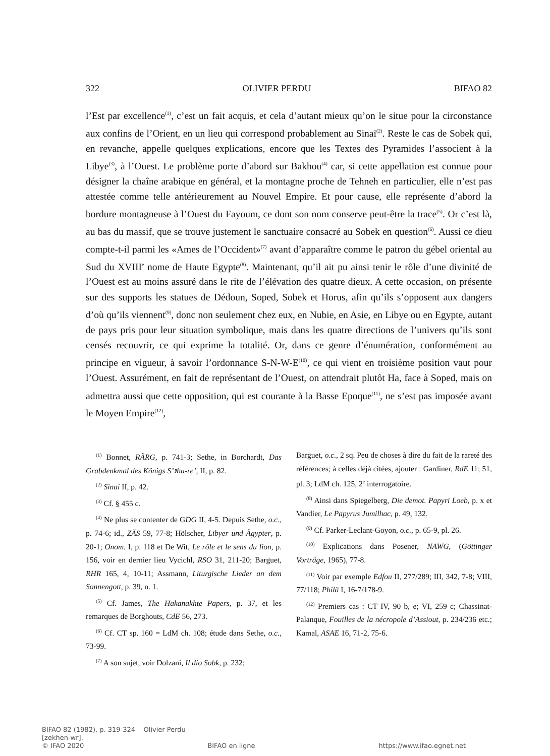322 OLIVIER PERDU BIFAO 82
l’Est par excellence<sup>(1)</sup>, c’est un fait acquis, et cela d’autant mieux qu’on le situe pour la circonstance aux confins de l’Orient, en un lieu qui correspond probablement au Sinaï<sup>(2)</sup>. Reste le cas de Sobek qui, en revanche, appelle quelques explications, encore que les Textes des Pyramides l’associent à la Libye<sup>(3)</sup>, à l’Ouest. Le problème porte d’abord sur Bakhou<sup>(4)</sup> car, si cette appellation est connue pour désigner la chaîne arabique en général, et la montagne proche de Tehneh en particulier, elle n’est pas attestée comme telle antérieurement au Nouvel Empire. Et pour cause, elle représente d’abord la bordure montagneuse à l’Ouest du Fayoum, ce dont son nom conserve peut-être la trace<sup>(5)</sup>. Or c’est là, au bas du massif, que se trouve justement le sanctuaire consacré au Sobek en question<sup>(6)</sup>. Aussi ce dieu compte-t-il parmi les «Ames de l’Occident»<sup>(7)</sup> avant d’apparaître comme le patron du gébel oriental au Sud du XVIII<sup>e</sup> nome de Haute Egypte<sup>(8)</sup>. Maintenant, qu’il ait pu ainsi tenir le rôle d’une divinité de l’Ouest est au moins assuré dans le rite de l’élévation des quatre dieux. A cette occasion, on présente sur des supports les statues de Dédoun, Soped, Sobek et Horus, afin qu’ils s’opposent aux dangers d’où qu’ils viennent<sup>(9)</sup>, donc non seulement chez eux, en Nubie, en Asie, en Libye ou en Egypte, autant de pays pris pour leur situation symbolique, mais dans les quatre directions de l’univers qu’ils sont censés recouvrir, ce qui exprime la totalité. Or, dans ce genre d’énumération, conformément au principe en vigueur, à savoir l’ordonnance S-N-W-E<sup>(10)</sup>, ce qui vient en troisième position vaut pour l’Ouest. Assurément, en fait de représentant de l’Ouest, on attendrait plutôt Ha, face à Soped, mais on admettra aussi que cette opposition, qui est courante à la Basse Epoque<sup>(11)</sup>, ne s’est pas imposée avant le Moyen Empire<sup>(12)</sup>,
<sup>(1)</sup> Bonnet, RÄRG, p. 741-3; Sethe, in Borchardt, Das Grabdenkmal des Königs S’ꜣhu-re’, II, p. 82.
<sup>(2)</sup> Sinai II, p. 42.
<sup>(3)</sup> Cf. § 455 c.
<sup>(4)</sup> Ne plus se contenter de GDG II, 4-5. Depuis Sethe, o.c., p. 74-6; id., ZÄS 59, 77-8; Hölscher, Libyer und Ägypter, p. 20-1; Onom. I, p. 118 et De Wit, Le rôle et le sens du lion, p. 156, voir en dernier lieu Vycichl, RSO 31, 211-20; Barguet, RHR 165, 4, 10-11; Assmann, Liturgische Lieder an dem Sonnengott, p. 39, n. 1.
<sup>(5)</sup> Cf. James, The Hakanakhte Papers, p. 37, et les remarques de Borghouts, CdE 56, 273.
<sup>(6)</sup> Cf. CT sp. 160 = LdM ch. 108; étude dans Sethe, o.c., 73-99.
<sup>(7)</sup> A son sujet, voir Dolzani, Il dio Sobk, p. 232;
Barguet, o.c., 2 sq. Peu de choses à dire du fait de la rareté des références; à celles déjà citées, ajouter : Gardiner, RdE 11; 51, pl. 3; LdM ch. 125, 2<sup>e</sup> interrogatoire.
<sup>(8)</sup> Ainsi dans Spiegelberg, Die demot. Papyri Loeb, p. x et Vandier, Le Papyrus Jumilhac, p. 49, 132.
<sup>(9)</sup> Cf. Parker-Leclant-Goyon, o.c., p. 65-9, pl. 26.
<sup>(10)</sup> Explications dans Posener, NAWG, (Göttinger Vorträge, 1965), 77-8.
<sup>(11)</sup> Voir par exemple Edfou II, 277/289; III, 342, 7-8; VIII, 77/118; Philä I, 16-7/178-9.
<sup>(12)</sup> Premiers cas : CT IV, 90 b, e; VI, 259 c; Chassinat-Palanque, Fouilles de la nécropole d’Assiout, p. 234/236 etc.; Kamal, ASAE 16, 71-2, 75-6.
BIFAO 82 (1982), p. 319-324 Olivier Perdu
[zekhen-wr].
© IFAO 2020 BIFAO en ligne https://www.ifao.egnet.net